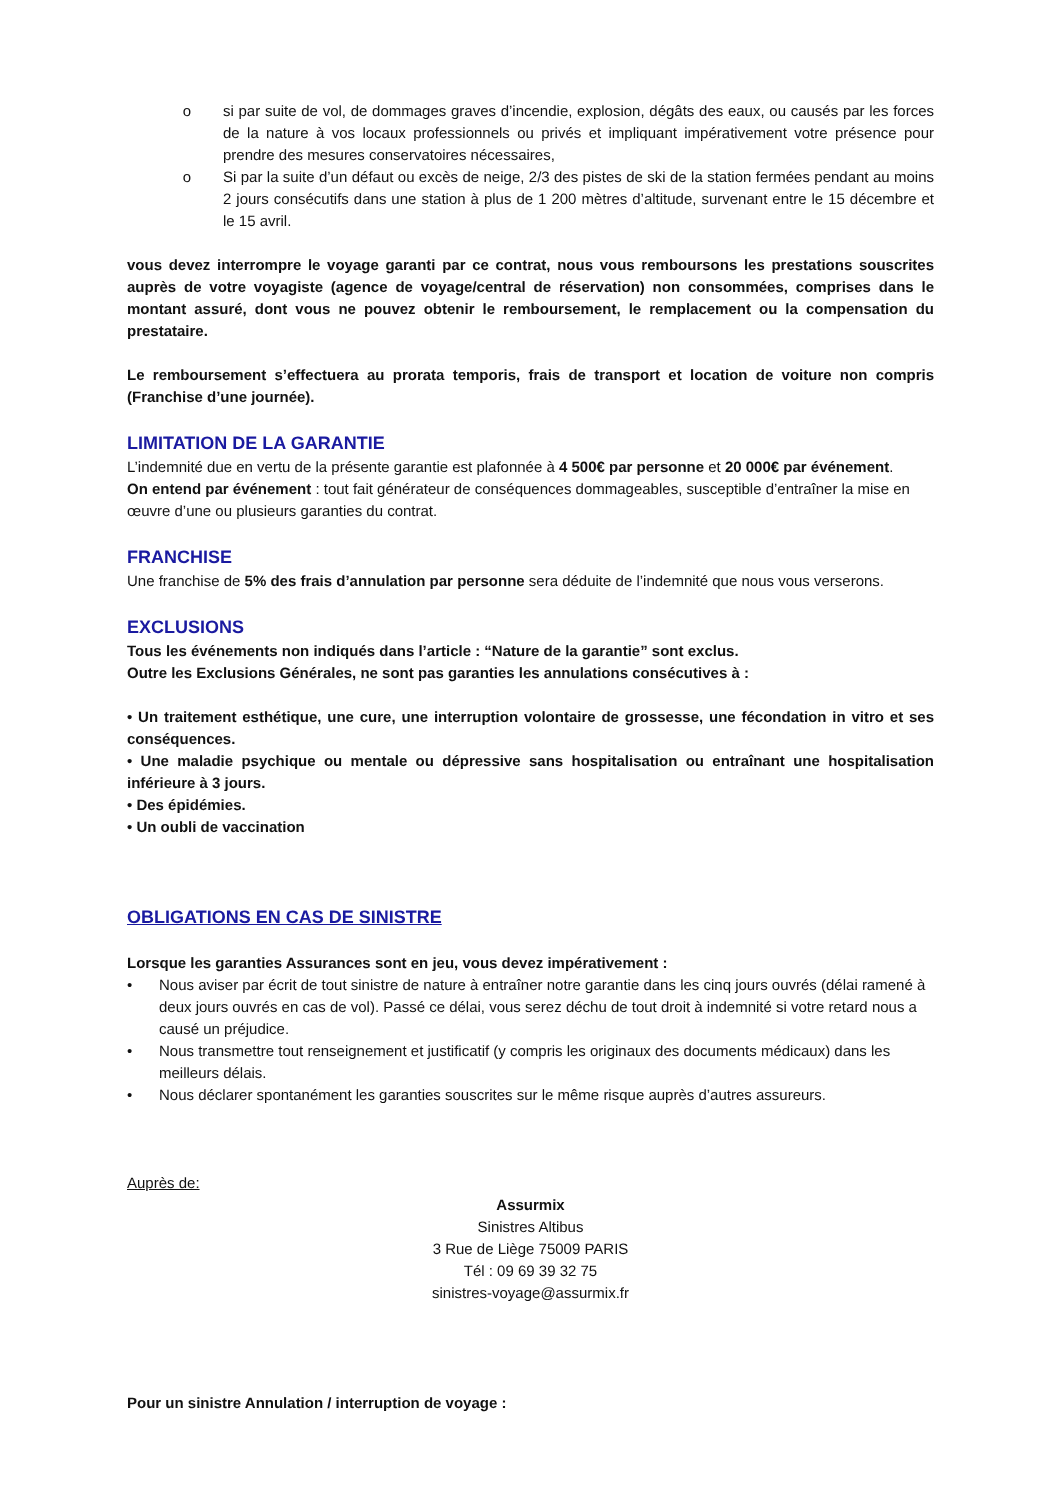o si par suite de vol, de dommages graves d’incendie, explosion, dégâts des eaux, ou causés par les forces de la nature à vos locaux professionnels ou privés et impliquant impérativement votre présence pour prendre des mesures conservatoires nécessaires,
o Si par la suite d’un défaut ou excès de neige, 2/3 des pistes de ski de la station fermées pendant au moins 2 jours consécutifs dans une station à plus de 1 200 mètres d’altitude, survenant entre le 15 décembre et le 15 avril.
vous devez interrompre le voyage garanti par ce contrat, nous vous remboursons les prestations souscrites auprès de votre voyagiste (agence de voyage/central de réservation) non consommées, comprises dans le montant assuré, dont vous ne pouvez obtenir le remboursement, le remplacement ou la compensation du prestataire.
Le remboursement s’effectuera au prorata temporis, frais de transport et location de voiture non compris (Franchise d’une journée).
LIMITATION DE LA GARANTIE
L’indemnité due en vertu de la présente garantie est plafonnée à 4 500€ par personne et 20 000€ par événement.
On entend par événement : tout fait générateur de conséquences dommageables, susceptible d’entraîner la mise en œuvre d’une ou plusieurs garanties du contrat.
FRANCHISE
Une franchise de 5% des frais d’annulation par personne sera déduite de l’indemnité que nous vous verserons.
EXCLUSIONS
Tous les événements non indiqués dans l’article : “Nature de la garantie” sont exclus.
Outre les Exclusions Générales, ne sont pas garanties les annulations consécutives à :
• Un traitement esthétique, une cure, une interruption volontaire de grossesse, une fécondation in vitro et ses conséquences.
• Une maladie psychique ou mentale ou dépressive sans hospitalisation ou entraînant une hospitalisation inférieure à 3 jours.
• Des épidémies.
• Un oubli de vaccination
OBLIGATIONS EN CAS DE SINISTRE
Lorsque les garanties Assurances sont en jeu, vous devez impérativement :
• Nous aviser par écrit de tout sinistre de nature à entraîner notre garantie dans les cinq jours ouvrés (délai ramené à deux jours ouvrés en cas de vol). Passé ce délai, vous serez déchu de tout droit à indemnité si votre retard nous a causé un préjudice.
• Nous transmettre tout renseignement et justificatif (y compris les originaux des documents médicaux) dans les meilleurs délais.
• Nous déclarer spontanément les garanties souscrites sur le même risque auprès d’autres assureurs.
Auprès de:
Assurmix
Sinistres Altibus
3 Rue de Liège 75009 PARIS
Tél : 09 69 39 32 75
sinistres-voyage@assurmix.fr
Pour un sinistre Annulation / interruption de voyage :